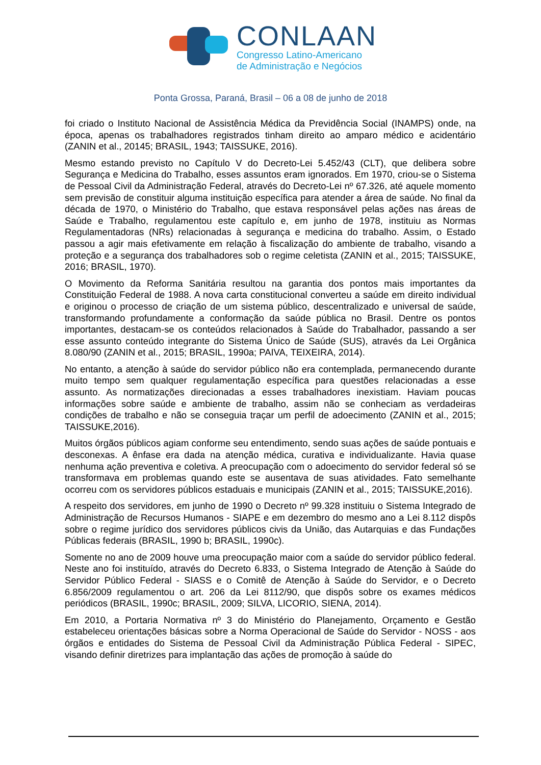CONLAAN
Congresso Latino-Americano
de Administração e Negócios
Ponta Grossa, Paraná, Brasil – 06 a 08 de junho de 2018
foi criado o Instituto Nacional de Assistência Médica da Previdência Social (INAMPS) onde, na época, apenas os trabalhadores registrados tinham direito ao amparo médico e acidentário (ZANIN et al., 20145; BRASIL, 1943; TAISSUKE, 2016).
Mesmo estando previsto no Capítulo V do Decreto-Lei 5.452/43 (CLT), que delibera sobre Segurança e Medicina do Trabalho, esses assuntos eram ignorados. Em 1970, criou-se o Sistema de Pessoal Civil da Administração Federal, através do Decreto-Lei nº 67.326, até aquele momento sem previsão de constituir alguma instituição específica para atender a área de saúde. No final da década de 1970, o Ministério do Trabalho, que estava responsável pelas ações nas áreas de Saúde e Trabalho, regulamentou este capítulo e, em junho de 1978, instituiu as Normas Regulamentadoras (NRs) relacionadas à segurança e medicina do trabalho. Assim, o Estado passou a agir mais efetivamente em relação à fiscalização do ambiente de trabalho, visando a proteção e a segurança dos trabalhadores sob o regime celetista (ZANIN et al., 2015; TAISSUKE, 2016; BRASIL, 1970).
O Movimento da Reforma Sanitária resultou na garantia dos pontos mais importantes da Constituição Federal de 1988. A nova carta constitucional converteu a saúde em direito individual e originou o processo de criação de um sistema público, descentralizado e universal de saúde, transformando profundamente a conformação da saúde pública no Brasil. Dentre os pontos importantes, destacam-se os conteúdos relacionados à Saúde do Trabalhador, passando a ser esse assunto conteúdo integrante do Sistema Único de Saúde (SUS), através da Lei Orgânica 8.080/90 (ZANIN et al., 2015; BRASIL, 1990a; PAIVA, TEIXEIRA, 2014).
No entanto, a atenção à saúde do servidor público não era contemplada, permanecendo durante muito tempo sem qualquer regulamentação específica para questões relacionadas a esse assunto. As normatizações direcionadas a esses trabalhadores inexistiam. Haviam poucas informações sobre saúde e ambiente de trabalho, assim não se conheciam as verdadeiras condições de trabalho e não se conseguia traçar um perfil de adoecimento (ZANIN et al., 2015; TAISSUKE,2016).
Muitos órgãos públicos agiam conforme seu entendimento, sendo suas ações de saúde pontuais e desconexas. A ênfase era dada na atenção médica, curativa e individualizante. Havia quase nenhuma ação preventiva e coletiva. A preocupação com o adoecimento do servidor federal só se transformava em problemas quando este se ausentava de suas atividades. Fato semelhante ocorreu com os servidores públicos estaduais e municipais (ZANIN et al., 2015; TAISSUKE,2016).
A respeito dos servidores, em junho de 1990 o Decreto nº 99.328 instituiu o Sistema Integrado de Administração de Recursos Humanos - SIAPE e em dezembro do mesmo ano a Lei 8.112 dispôs sobre o regime jurídico dos servidores públicos civis da União, das Autarquias e das Fundações Públicas federais (BRASIL, 1990 b; BRASIL, 1990c).
Somente no ano de 2009 houve uma preocupação maior com a saúde do servidor público federal. Neste ano foi instituído, através do Decreto 6.833, o Sistema Integrado de Atenção à Saúde do Servidor Público Federal - SIASS e o Comitê de Atenção à Saúde do Servidor, e o Decreto 6.856/2009 regulamentou o art. 206 da Lei 8112/90, que dispôs sobre os exames médicos periódicos (BRASIL, 1990c; BRASIL, 2009; SILVA, LICORIO, SIENA, 2014).
Em 2010, a Portaria Normativa nº 3 do Ministério do Planejamento, Orçamento e Gestão estabeleceu orientações básicas sobre a Norma Operacional de Saúde do Servidor - NOSS - aos órgãos e entidades do Sistema de Pessoal Civil da Administração Pública Federal - SIPEC, visando definir diretrizes para implantação das ações de promoção à saúde do